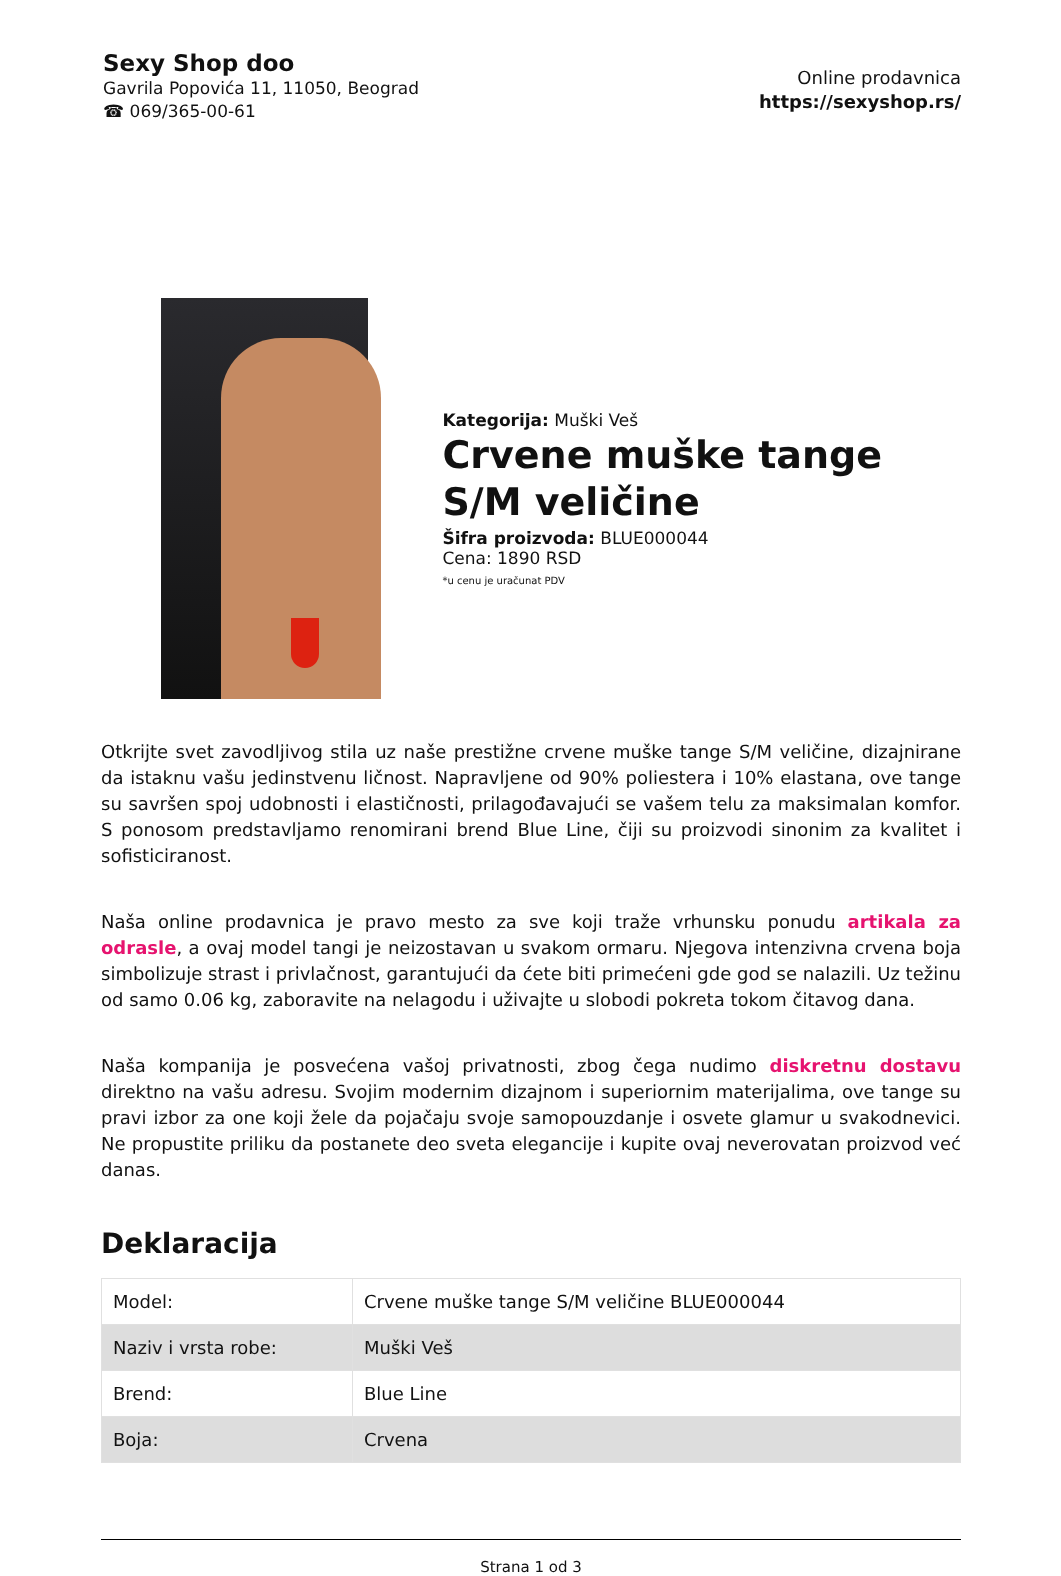Sexy Shop doo
Gavrila Popovića 11, 11050, Beograd
☎ 069/365-00-61
Online prodavnica
https://sexyshop.rs/
Kategorija: Muški Veš
Crvene muške tange S/M veličine
Šifra proizvoda: BLUE000044
Cena: 1890 RSD
*u cenu je uračunat PDV
Otkrijte svet zavodljivog stila uz naše prestižne crvene muške tange S/M veličine, dizajnirane da istaknu vašu jedinstvenu ličnost. Napravljene od 90% poliestera i 10% elastana, ove tange su savršen spoj udobnosti i elastičnosti, prilagođavajući se vašem telu za maksimalan komfor. S ponosom predstavljamo renomirani brend Blue Line, čiji su proizvodi sinonim za kvalitet i sofisticiranost.
Naša online prodavnica je pravo mesto za sve koji traže vrhunsku ponudu artikala za odrasle, a ovaj model tangi je neizostavan u svakom ormaru. Njegova intenzivna crvena boja simbolizuje strast i privlačnost, garantujući da ćete biti primećeni gde god se nalazili. Uz težinu od samo 0.06 kg, zaboravite na nelagodu i uživajte u slobodi pokreta tokom čitavog dana.
Naša kompanija je posvećena vašoj privatnosti, zbog čega nudimo diskretnu dostavu direktno na vašu adresu. Svojim modernim dizajnom i superiornim materijalima, ove tange su pravi izbor za one koji žele da pojačaju svoje samopouzdanje i osvete glamur u svakodnevici. Ne propustite priliku da postanete deo sveta elegancije i kupite ovaj neverovatan proizvod već danas.
Deklaracija
| Model: | Crvene muške tange S/M veličine BLUE000044 |
| Naziv i vrsta robe: | Muški Veš |
| Brend: | Blue Line |
| Boja: | Crvena |
Strana 1 od 3